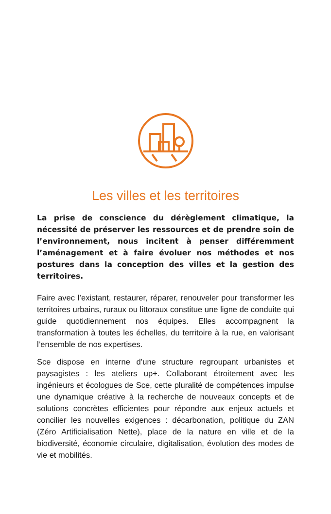Les villes et les territoires
La prise de conscience du dérèglement climatique, la nécessité de préserver les ressources et de prendre soin de l’environnement, nous incitent à penser différemment l’aménagement et à faire évoluer nos méthodes et nos postures dans la conception des villes et la gestion des territoires.
Faire avec l’existant, restaurer, réparer, renouveler pour transformer les territoires urbains, ruraux ou littoraux constitue une ligne de conduite qui guide quotidiennement nos équipes. Elles accompagnent la transformation à toutes les échelles, du territoire à la rue, en valorisant l’ensemble de nos expertises.
Sce dispose en interne d’une structure regroupant urbanistes et paysagistes : les ateliers up+. Collaborant étroitement avec les ingénieurs et écologues de Sce, cette pluralité de compétences impulse une dynamique créative à la recherche de nouveaux concepts et de solutions concrètes efficientes pour répondre aux enjeux actuels et concilier les nouvelles exigences : décarbonation, politique du ZAN (Zéro Artificialisation Nette), place de la nature en ville et de la biodiversité, économie circulaire, digitalisation, évolution des modes de vie et mobilités.